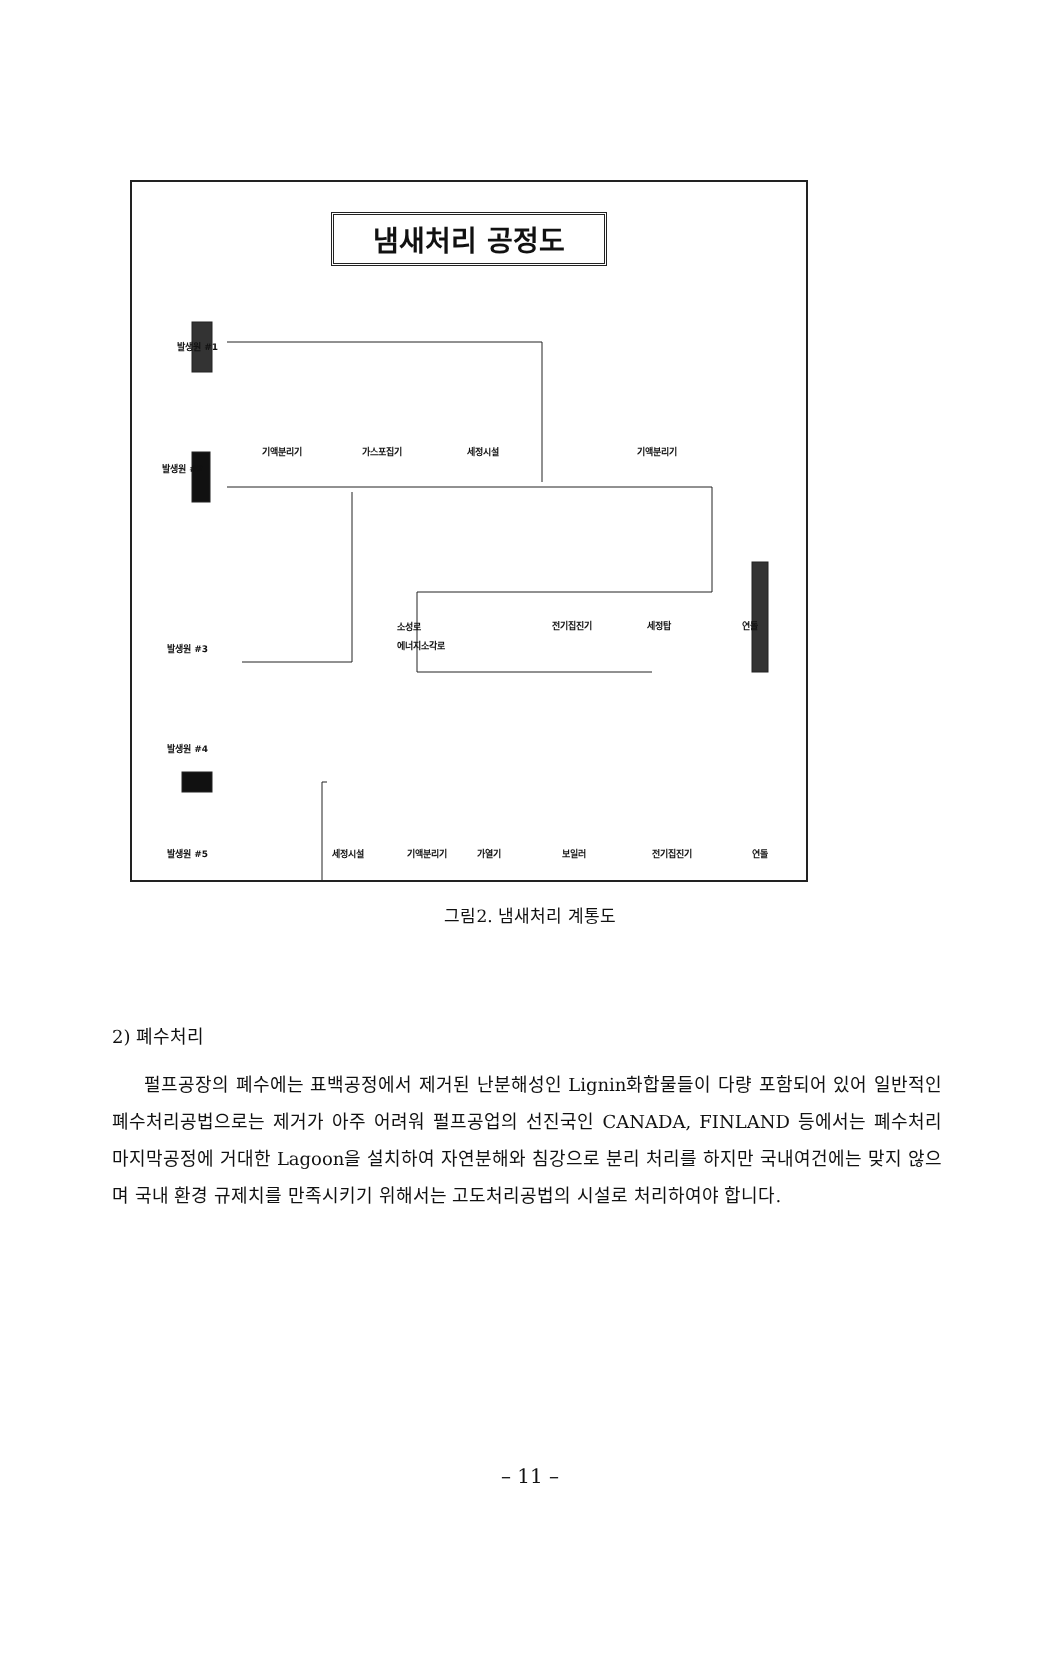냄새처리 공정도
발생원 #1
발생원 #2
기액분리기 가스포집기 세정시설 기액분리기
소성로 전기집진기 세정탑 연돌
에너지소각로
발생원 #3
발생원 #4
발생원 #5 세정시설 기액분리기 가열기 보일러 전기집진기 연돌
그림2. 냄새처리 계통도
2) 폐수처리
펄프공장의 폐수에는 표백공정에서 제거된 난분해성인 Lignin화합물들이 다량 포함되어 있어 일반적인 폐수처리공법으로는 제거가 아주 어려워 펄프공업의 선진국인 CANADA, FINLAND 등에서는 폐수처리 마지막공정에 거대한 Lagoon을 설치하여 자연분해와 침강으로 분리 처리를 하지만 국내여건에는 맞지 않으며 국내 환경 규제치를 만족시키기 위해서는 고도처리공법의 시설로 처리하여야 합니다.
– 11 –